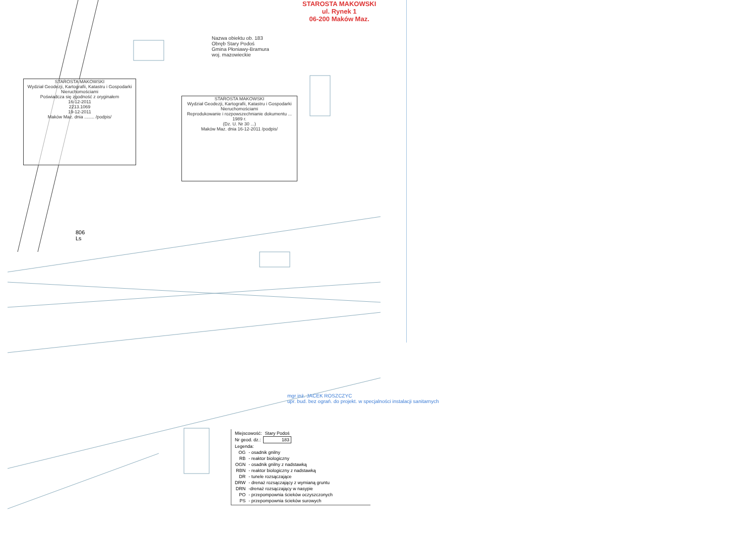STAROSTA MAKOWSKI
ul. Rynek 1
06-200 Maków Maz.
STAROSTA MAKOWSKI
Wydział Geodezji, Kartografii, Katastru i Gospodarki Nieruchomościami
Poświadcza się zgodność z oryginałem
16-12-2011
2213.1069
19-12-2011
Maków Maz. dnia ........ /podpis/
STAROSTA MAKOWSKI
Wydział Geodezji, Kartografii, Katastru i Gospodarki Nieruchomościami
Reprodukowanie i rozpowszechnianie dokumentu ... 1989 r.
(Dz. U. Nr 30 ...)
Maków Maz. dnia 16-12-2011 /podpis/
Nazwa obiektu ob. 183
Obręb Stary Podoś
Gmina Płoniawy-Bramura
woj. mazowieckie
806
Ls
mgr inż. JACEK ROSZCZYC
upr. bud. bez ograń. do projekt. w specjalności instalacji sanitarnych
| Miejscowość: | Stary Podoś |
| Nr geod. dz.: | 183 |
| Legenda: | |
| OG | - osadnik gnilny |
| RB | - reaktor biologiczny |
| OGN | - osadnik gnilny z nadstawką |
| RBN | - reaktor biologiczny z nadstawką |
| DR | - tunele rozsączające |
| DRW | - drenaż rozsączający z wymianą gruntu |
| DRN | -drenaż rozsączający w nasypie |
| PO | - przepompownia ścieków oczyszczonych |
| PS | - przepompownia ścieków surowych |